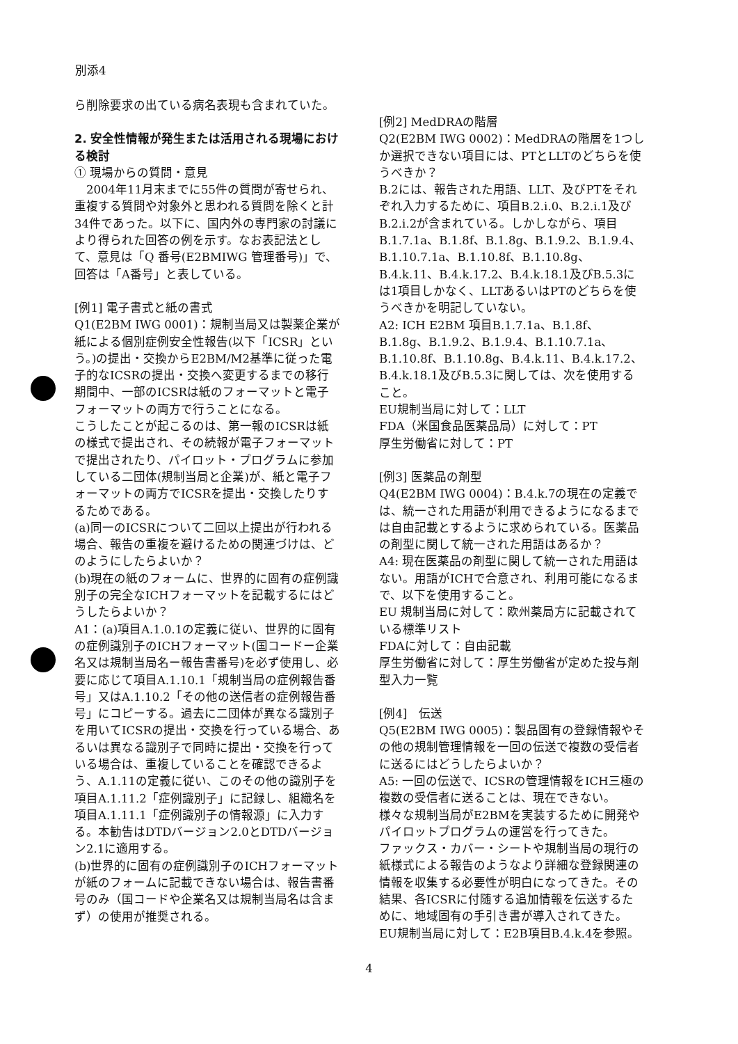別添4
ら削除要求の出ている病名表現も含まれていた。
2. 安全性情報が発生または活用される現場における検討
① 現場からの質問・意見
　2004年11月末までに55件の質問が寄せられ、重複する質問や対象外と思われる質問を除くと計34件であった。以下に、国内外の専門家の討議により得られた回答の例を示す。なお表記法として、意見は「Q 番号(E2BMIWG 管理番号)」で、回答は「A番号」と表している。
[例1] 電子書式と紙の書式
Q1(E2BM IWG 0001)：規制当局又は製薬企業が紙による個別症例安全性報告(以下「ICSR」という。)の提出・交換からE2BM/M2基準に従った電子的なICSRの提出・交換へ変更するまでの移行期間中、一部のICSRは紙のフォーマットと電子フォーマットの両方で行うことになる。
こうしたことが起こるのは、第一報のICSRは紙の様式で提出され、その続報が電子フォーマットで提出されたり、パイロット・プログラムに参加している二団体(規制当局と企業)が、紙と電子フォーマットの両方でICSRを提出・交換したりするためである。
(a)同一のICSRについて二回以上提出が行われる場合、報告の重複を避けるための関連づけは、どのようにしたらよいか？
(b)現在の紙のフォームに、世界的に固有の症例識別子の完全なICHフォーマットを記載するにはどうしたらよいか？
A1：(a)項目A.1.0.1の定義に従い、世界的に固有の症例識別子のICHフォーマット(国コードー企業名又は規制当局名ー報告書番号)を必ず使用し、必要に応じて項目A.1.10.1「規制当局の症例報告番号」又はA.1.10.2「その他の送信者の症例報告番号」にコピーする。過去に二団体が異なる識別子を用いてICSRの提出・交換を行っている場合、あるいは異なる識別子で同時に提出・交換を行っている場合は、重複していることを確認できるよう、A.1.11の定義に従い、このその他の識別子を項目A.1.11.2「症例識別子」に記録し、組織名を項目A.1.11.1「症例識別子の情報源」に入力する。本勧告はDTDバージョン2.0とDTDバージョン2.1に適用する。
(b)世界的に固有の症例識別子のICHフォーマットが紙のフォームに記載できない場合は、報告書番号のみ（国コードや企業名又は規制当局名は含まず）の使用が推奨される。
[例2] MedDRAの階層
Q2(E2BM IWG 0002)：MedDRAの階層を1つしか選択できない項目には、PTとLLTのどちらを使うべきか？
B.2には、報告された用語、LLT、及びPTをそれぞれ入力するために、項目B.2.i.0、B.2.i.1及びB.2.i.2が含まれている。しかしながら、項目B.1.7.1a、B.1.8f、B.1.8g、B.1.9.2、B.1.9.4、B.1.10.7.1a、B.1.10.8f、B.1.10.8g、B.4.k.11、B.4.k.17.2、B.4.k.18.1及びB.5.3には1項目しかなく、LLTあるいはPTのどちらを使うべきかを明記していない。
A2: ICH E2BM 項目B.1.7.1a、B.1.8f、B.1.8g、B.1.9.2、B.1.9.4、B.1.10.7.1a、B.1.10.8f、B.1.10.8g、B.4.k.11、B.4.k.17.2、B.4.k.18.1及びB.5.3に関しては、次を使用すること。
EU規制当局に対して：LLT
FDA（米国食品医薬品局）に対して：PT
厚生労働省に対して：PT
[例3] 医薬品の剤型
Q4(E2BM IWG 0004)：B.4.k.7の現在の定義では、統一された用語が利用できるようになるまでは自由記載とするように求められている。医薬品の剤型に関して統一された用語はあるか？
A4: 現在医薬品の剤型に関して統一された用語はない。用語がICHで合意され、利用可能になるまで、以下を使用すること。
EU 規制当局に対して：欧州薬局方に記載されている標準リスト
FDAに対して：自由記載
厚生労働省に対して：厚生労働省が定めた投与剤型入力一覧
[例4]　伝送
Q5(E2BM IWG 0005)：製品固有の登録情報やその他の規制管理情報を一回の伝送で複数の受信者に送るにはどうしたらよいか？
A5: 一回の伝送で、ICSRの管理情報をICH三極の複数の受信者に送ることは、現在できない。
様々な規制当局がE2BMを実装するために開発やパイロットプログラムの運営を行ってきた。
ファックス・カバー・シートや規制当局の現行の紙様式による報告のようなより詳細な登録関連の情報を収集する必要性が明白になってきた。その結果、各ICSRに付随する追加情報を伝送するために、地域固有の手引き書が導入されてきた。
EU規制当局に対して：E2B項目B.4.k.4を参照。
4